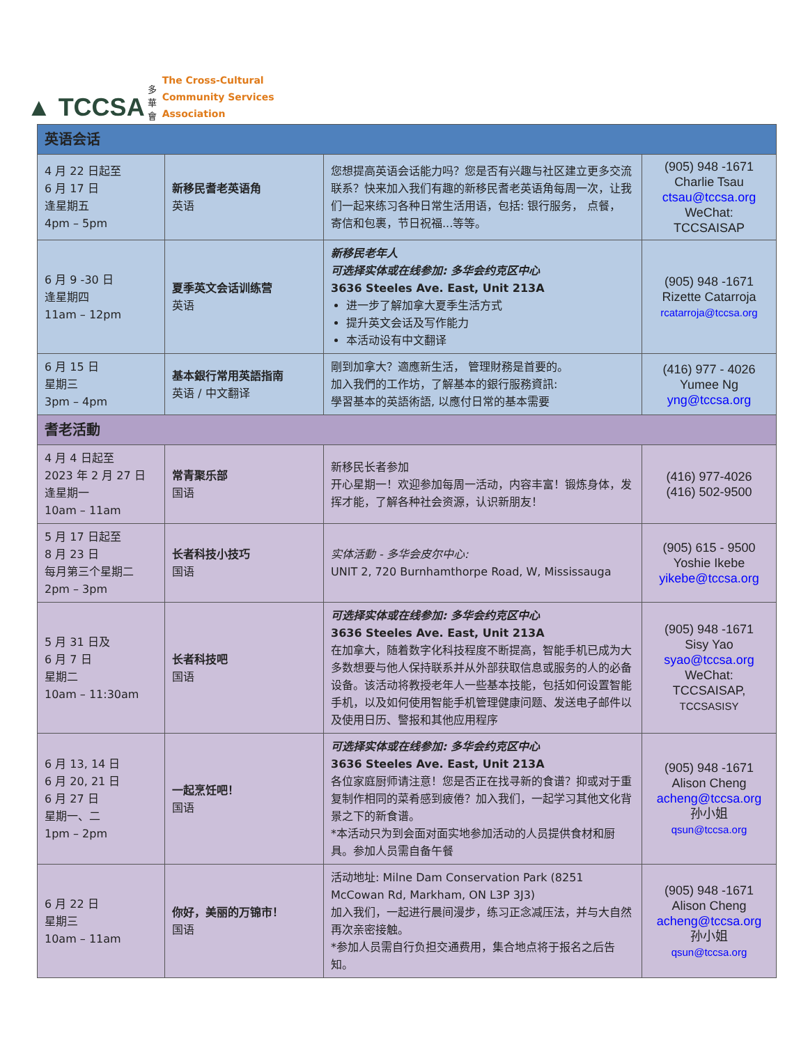▲ TCCSA 多
華
會
The Cross-Cultural
Community Services
Association
| 英语会话 | | | |
| --- | --- | --- | --- |
| 4 月 22 日起至 6 月 17 日 逢星期五 4pm – 5pm | 新移民耆老英语角 英语 | 您想提高英语会话能力吗？您是否有兴趣与社区建立更多交流联系？快来加入我们有趣的新移民耆老英语角每周一次，让我们一起来练习各种日常生活用语，包括: 银行服务， 点餐， 寄信和包裹，节日祝福...等等。 | (905) 948 -1671 Charlie Tsau ctsau@tccsa.org WeChat: TCCSAISAP |
| 6 月 9 -30 日 逢星期四 11am – 12pm | 夏季英文会话训练营 英语 | 新移民老年人 可选择实体或在线参加: 多华会约克区中心 3636 Steeles Ave. East, Unit 213A 进一步了解加拿大夏季生活方式 提升英文会话及写作能力 本活动设有中文翻译 | (905) 948 -1671 Rizette Catarroja rcatarroja@tccsa.org |
| 6 月 15 日 星期三 3pm – 4pm | 基本銀行常用英語指南 英语 / 中文翻译 | 剛到加拿大？適應新生活， 管理財務是首要的。 加入我們的工作坊，了解基本的銀行服務資訊: 學習基本的英語術語, 以應付日常的基本需要 | (416) 977 - 4026 Yumee Ng yng@tccsa.org |
| 耆老活動 | | | |
| 4 月 4 日起至 2023 年 2 月 27 日 逢星期一 10am – 11am | 常青聚乐部 国语 | 新移民长者参加 开心星期一！欢迎参加每周一活动，内容丰富！锻炼身体，发挥才能，了解各种社会资源，认识新朋友！ | (416) 977-4026 (416) 502-9500 |
| 5 月 17 日起至 8 月 23 日 每月第三个星期二 2pm – 3pm | 长者科技小技巧 国语 | 实体活動 - 多华会皮尔中心: UNIT 2, 720 Burnhamthorpe Road, W, Mississauga | (905) 615 - 9500 Yoshie Ikebe yikebe@tccsa.org |
| 5 月 31 日及 6 月 7 日 星期二 10am – 11:30am | 长者科技吧 国语 | 可选择实体或在线参加: 多华会约克区中心 3636 Steeles Ave. East, Unit 213A 在加拿大，随着数字化科技程度不断提高，智能手机已成为大多数想要与他人保持联系并从外部获取信息或服务的人的必备设备。该活动将教授老年人一些基本技能，包括如何设置智能手机，以及如何使用智能手机管理健康问题、发送电子邮件以及使用日历、警报和其他应用程序 | (905) 948 -1671 Sisy Yao syao@tccsa.org WeChat: TCCSAISAP, TCCSASISY |
| 6 月 13, 14 日 6 月 20, 21 日 6 月 27 日 星期一、二 1pm – 2pm | 一起烹饪吧！ 国语 | 可选择实体或在线参加: 多华会约克区中心 3636 Steeles Ave. East, Unit 213A 各位家庭厨师请注意！您是否正在找寻新的食谱？抑或对于重复制作相同的菜肴感到疲倦？加入我们，一起学习其他文化背景之下的新食谱。 *本活动只为到会面对面实地参加活动的人员提供食材和厨具。参加人员需自备午餐 | (905) 948 -1671 Alison Cheng acheng@tccsa.org 孙小姐 qsun@tccsa.org |
| 6 月 22 日 星期三 10am – 11am | 你好，美丽的万锦市！ 国语 | 活动地址: Milne Dam Conservation Park (8251 McCowan Rd, Markham, ON L3P 3J3) 加入我们，一起进行晨间漫步，练习正念减压法，并与大自然再次亲密接触。 *参加人员需自行负担交通费用，集合地点将于报名之后告知。 | (905) 948 -1671 Alison Cheng acheng@tccsa.org 孙小姐 qsun@tccsa.org |